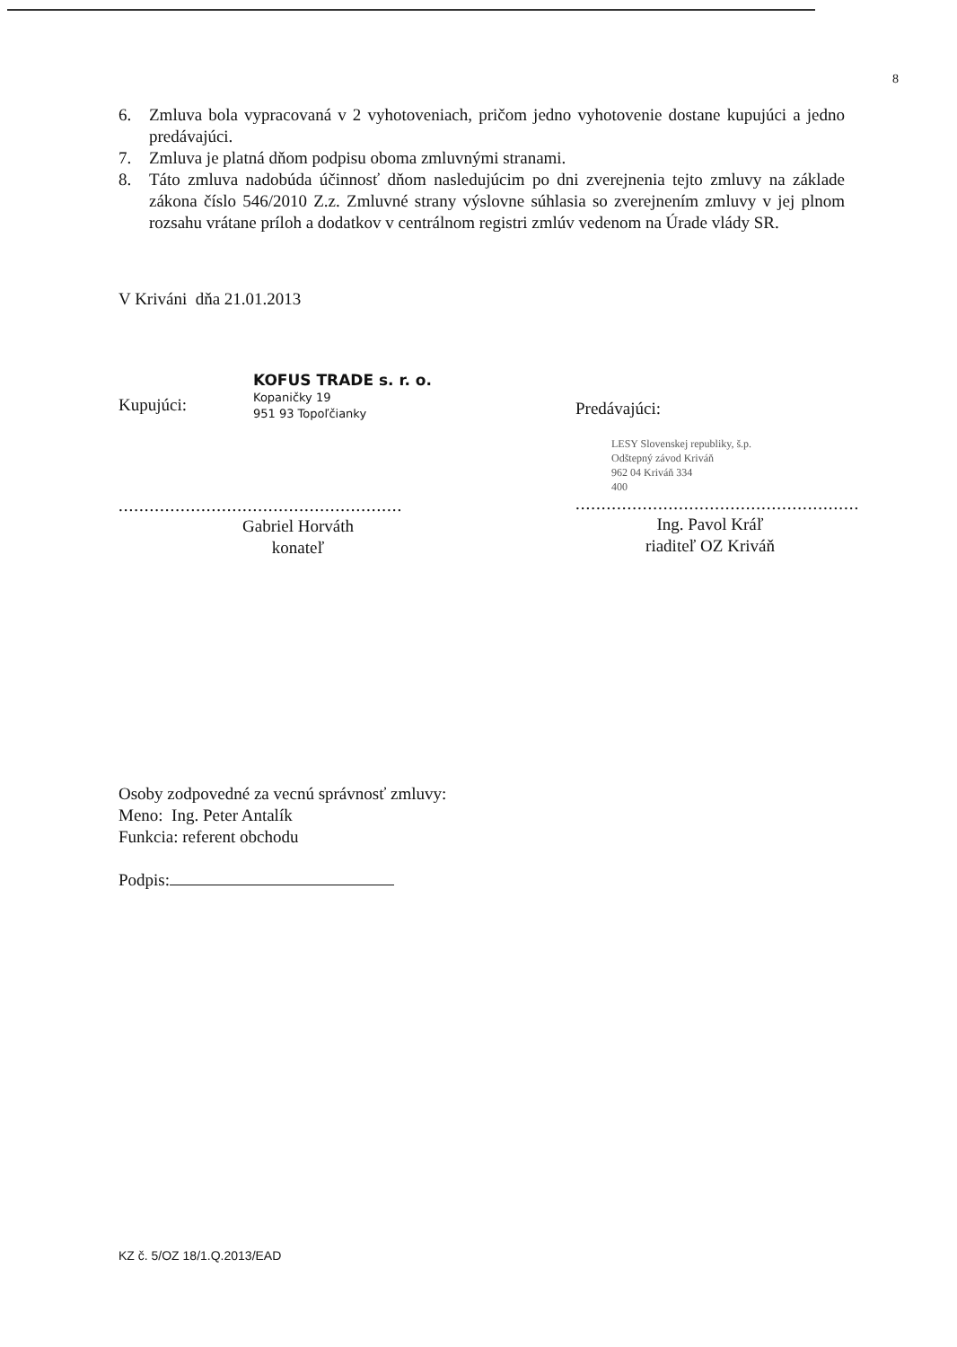8
6. Zmluva bola vypracovaná v 2 vyhotoveniach, pričom jedno vyhotovenie dostane kupujúci a jedno predávajúci.
7. Zmluva je platná dňom podpisu oboma zmluvnými stranami.
8. Táto zmluva nadobúda účinnosť dňom nasledujúcim po dni zverejnenia tejto zmluvy na základe zákona číslo 546/2010 Z.z. Zmluvné strany výslovne súhlasia so zverejnením zmluvy v jej plnom rozsahu vrátane príloh a dodatkov v centrálnom registri zmlúv vedenom na Úrade vlády SR.
V Kriváni dňa 21.01.2013
KOFUS TRADE s. r. o.
Kopaničky 19
951 93 Topoľčianky
Kupujúci:
.......................................................
Gabriel Horváth
konateľ
Predávajúci:
LESY Slovenskej republiky, š.p.
Odštepný závod Kriváň
962 04 Kriváň 334
400
.......................................................
Ing. Pavol Kráľ
riaditeľ OZ Kriváň
Osoby zodpovedné za vecnú správnosť zmluvy:
Meno: Ing. Peter Antalík
Funkcia: referent obchodu
Podpis:
KZ č. 5/OZ 18/1.Q.2013/EAD